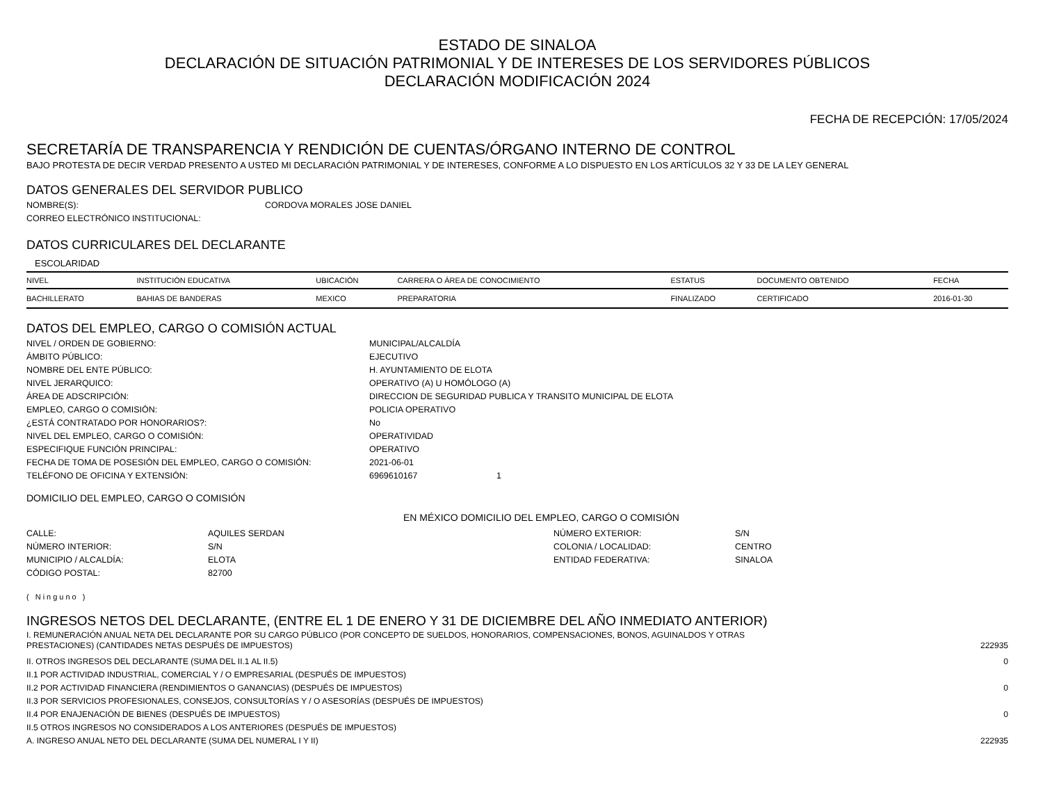ESTADO DE SINALOA
DECLARACIÓN DE SITUACIÓN PATRIMONIAL Y DE INTERESES DE LOS SERVIDORES PÚBLICOS
DECLARACIÓN MODIFICACIÓN 2024
FECHA DE RECEPCIÓN: 17/05/2024
SECRETARÍA DE TRANSPARENCIA Y RENDICIÓN DE CUENTAS/ÓRGANO INTERNO DE CONTROL
BAJO PROTESTA DE DECIR VERDAD PRESENTO A USTED MI DECLARACIÓN PATRIMONIAL Y DE INTERESES, CONFORME A LO DISPUESTO EN LOS ARTÍCULOS 32 Y 33 DE LA LEY GENERAL
DATOS GENERALES DEL SERVIDOR PUBLICO
NOMBRE(S):
CORDOVA MORALES JOSE DANIEL
CORREO ELECTRÓNICO INSTITUCIONAL:
DATOS CURRICULARES DEL DECLARANTE
ESCOLARIDAD
| NIVEL | INSTITUCIÓN EDUCATIVA | UBICACIÓN | CARRERA O ÁREA DE CONOCIMIENTO | ESTATUS | DOCUMENTO OBTENIDO | FECHA |
| --- | --- | --- | --- | --- | --- | --- |
| BACHILLERATO | BAHIAS DE BANDERAS | MEXICO | PREPARATORIA | FINALIZADO | CERTIFICADO | 2016-01-30 |
DATOS DEL EMPLEO, CARGO O COMISIÓN ACTUAL
NIVEL / ORDEN DE GOBIERNO:
MUNICIPAL/ALCALDÍA
ÁMBITO PÚBLICO:
EJECUTIVO
NOMBRE DEL ENTE PÚBLICO:
H. AYUNTAMIENTO DE ELOTA
NIVEL JERARQUICO:
OPERATIVO (A) U HOMÓLOGO (A)
ÁREA DE ADSCRIPCIÓN:
DIRECCION DE SEGURIDAD PUBLICA Y TRANSITO MUNICIPAL DE ELOTA
EMPLEO, CARGO O COMISIÓN:
POLICIA OPERATIVO
¿ESTÁ CONTRATADO POR HONORARIOS?:
No
NIVEL DEL EMPLEO, CARGO O COMISIÓN:
OPERATIVIDAD
ESPECIFIQUE FUNCIÓN PRINCIPAL:
OPERATIVO
FECHA DE TOMA DE POSESIÓN DEL EMPLEO, CARGO O COMISIÓN:
2021-06-01
TELÉFONO DE OFICINA Y EXTENSIÓN:
6969610167 1
DOMICILIO DEL EMPLEO, CARGO O COMISIÓN
EN MÉXICO DOMICILIO DEL EMPLEO, CARGO O COMISIÓN
CALLE:
AQUILES SERDAN
NÚMERO EXTERIOR:
S/N
NÚMERO INTERIOR:
S/N
COLONIA / LOCALIDAD:
CENTRO
MUNICIPIO / ALCALDÍA:
ELOTA
ENTIDAD FEDERATIVA:
SINALOA
CÓDIGO POSTAL:
82700
( Ninguno )
INGRESOS NETOS DEL DECLARANTE, (ENTRE EL 1 DE ENERO Y 31 DE DICIEMBRE DEL AÑO INMEDIATO ANTERIOR)
I. REMUNERACIÓN ANUAL NETA DEL DECLARANTE POR SU CARGO PÚBLICO (POR CONCEPTO DE SUELDOS, HONORARIOS, COMPENSACIONES, BONOS, AGUINALDOS Y OTRAS
PRESTACIONES) (CANTIDADES NETAS DESPUÉS DE IMPUESTOS) 222935
II. OTROS INGRESOS DEL DECLARANTE (SUMA DEL II.1 AL II.5) 0
II.1 POR ACTIVIDAD INDUSTRIAL, COMERCIAL Y / O EMPRESARIAL (DESPUÉS DE IMPUESTOS)
II.2 POR ACTIVIDAD FINANCIERA (RENDIMIENTOS O GANANCIAS) (DESPUÉS DE IMPUESTOS) 0
II.3 POR SERVICIOS PROFESIONALES, CONSEJOS, CONSULTORÍAS Y / O ASESORÍAS (DESPUÉS DE IMPUESTOS)
II.4 POR ENAJENACIÓN DE BIENES (DESPUÉS DE IMPUESTOS) 0
II.5 OTROS INGRESOS NO CONSIDERADOS A LOS ANTERIORES (DESPUÉS DE IMPUESTOS)
A. INGRESO ANUAL NETO DEL DECLARANTE (SUMA DEL NUMERAL I Y II) 222935